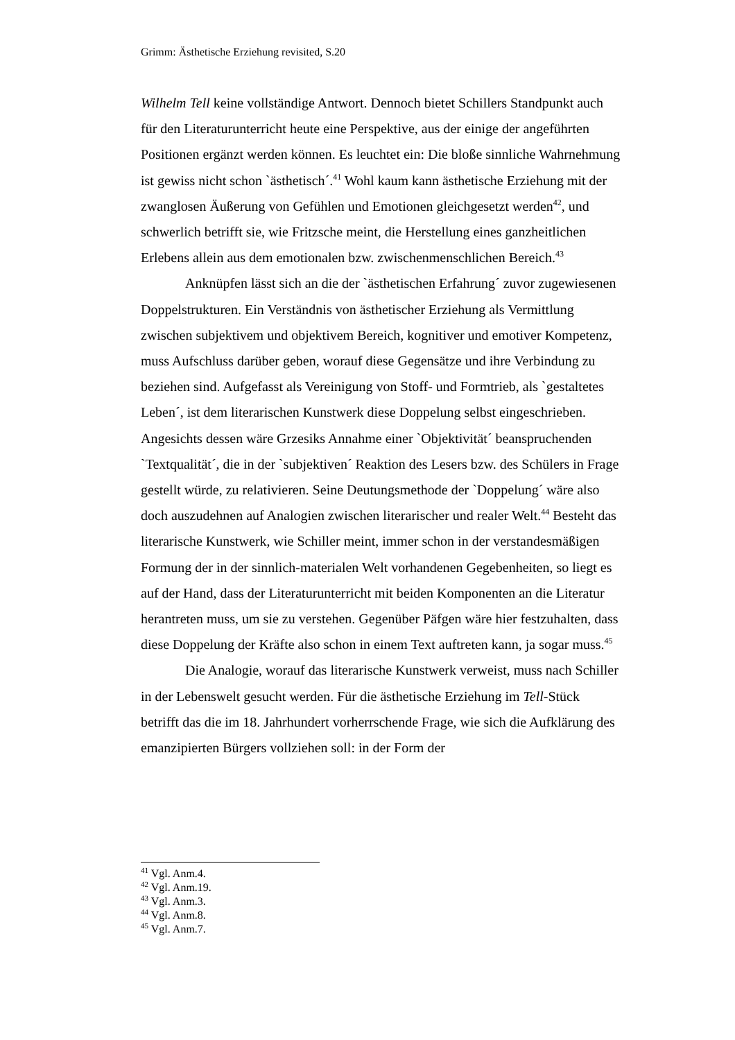Grimm: Ästhetische Erziehung revisited, S.20
Wilhelm Tell keine vollständige Antwort. Dennoch bietet Schillers Standpunkt auch für den Literaturunterricht heute eine Perspektive, aus der einige der angeführten Positionen ergänzt werden können. Es leuchtet ein: Die bloße sinnliche Wahrnehmung ist gewiss nicht schon `ästhetisch´.<sup>41</sup> Wohl kaum kann ästhetische Erziehung mit der zwanglosen Äußerung von Gefühlen und Emotionen gleichgesetzt werden<sup>42</sup>, und schwerlich betrifft sie, wie Fritzsche meint, die Herstellung eines ganzheitlichen Erlebens allein aus dem emotionalen bzw. zwischenmenschlichen Bereich.<sup>43</sup>
Anknüpfen lässt sich an die der `ästhetischen Erfahrung´ zuvor zugewiesenen Doppelstrukturen. Ein Verständnis von ästhetischer Erziehung als Vermittlung zwischen subjektivem und objektivem Bereich, kognitiver und emotiver Kompetenz, muss Aufschluss darüber geben, worauf diese Gegensätze und ihre Verbindung zu beziehen sind. Aufgefasst als Vereinigung von Stoff- und Formtrieb, als `gestaltetes Leben´, ist dem literarischen Kunstwerk diese Doppelung selbst eingeschrieben. Angesichts dessen wäre Grzesiks Annahme einer `Objektivität´ beanspruchenden `Textqualität´, die in der `subjektiven´ Reaktion des Lesers bzw. des Schülers in Frage gestellt würde, zu relativieren. Seine Deutungsmethode der `Doppelung´ wäre also doch auszudehnen auf Analogien zwischen literarischer und realer Welt.<sup>44</sup> Besteht das literarische Kunstwerk, wie Schiller meint, immer schon in der verstandesmäßigen Formung der in der sinnlich-materialen Welt vorhandenen Gegebenheiten, so liegt es auf der Hand, dass der Literaturunterricht mit beiden Komponenten an die Literatur herantreten muss, um sie zu verstehen. Gegenüber Päfgen wäre hier festzuhalten, dass diese Doppelung der Kräfte also schon in einem Text auftreten kann, ja sogar muss.<sup>45</sup>
Die Analogie, worauf das literarische Kunstwerk verweist, muss nach Schiller in der Lebenswelt gesucht werden. Für die ästhetische Erziehung im Tell-Stück betrifft das die im 18. Jahrhundert vorherrschende Frage, wie sich die Aufklärung des emanzipierten Bürgers vollziehen soll: in der Form der
<sup>41</sup> Vgl. Anm.4.
<sup>42</sup> Vgl. Anm.19.
<sup>43</sup> Vgl. Anm.3.
<sup>44</sup> Vgl. Anm.8.
<sup>45</sup> Vgl. Anm.7.